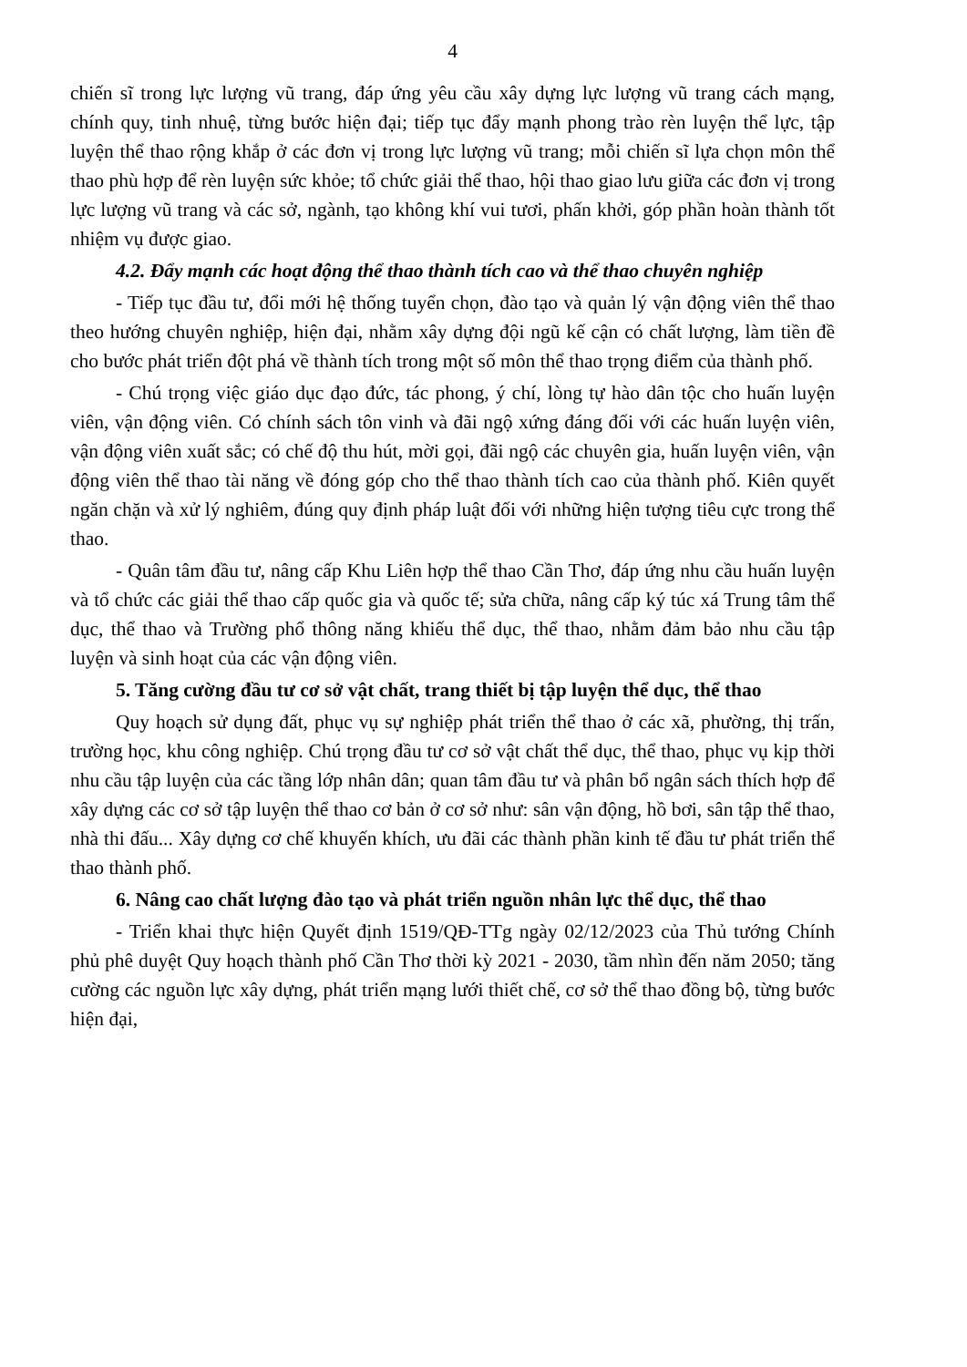4
chiến sĩ trong lực lượng vũ trang, đáp ứng yêu cầu xây dựng lực lượng vũ trang cách mạng, chính quy, tinh nhuệ, từng bước hiện đại; tiếp tục đẩy mạnh phong trào rèn luyện thể lực, tập luyện thể thao rộng khắp ở các đơn vị trong lực lượng vũ trang; mỗi chiến sĩ lựa chọn môn thể thao phù hợp để rèn luyện sức khỏe; tổ chức giải thể thao, hội thao giao lưu giữa các đơn vị trong lực lượng vũ trang và các sở, ngành, tạo không khí vui tươi, phấn khởi, góp phần hoàn thành tốt nhiệm vụ được giao.
4.2. Đẩy mạnh các hoạt động thể thao thành tích cao và thể thao chuyên nghiệp
- Tiếp tục đầu tư, đổi mới hệ thống tuyển chọn, đào tạo và quản lý vận động viên thể thao theo hướng chuyên nghiệp, hiện đại, nhằm xây dựng đội ngũ kế cận có chất lượng, làm tiền đề cho bước phát triển đột phá về thành tích trong một số môn thể thao trọng điểm của thành phố.
- Chú trọng việc giáo dục đạo đức, tác phong, ý chí, lòng tự hào dân tộc cho huấn luyện viên, vận động viên. Có chính sách tôn vinh và đãi ngộ xứng đáng đối với các huấn luyện viên, vận động viên xuất sắc; có chế độ thu hút, mời gọi, đãi ngộ các chuyên gia, huấn luyện viên, vận động viên thể thao tài năng về đóng góp cho thể thao thành tích cao của thành phố. Kiên quyết ngăn chặn và xử lý nghiêm, đúng quy định pháp luật đối với những hiện tượng tiêu cực trong thể thao.
- Quân tâm đầu tư, nâng cấp Khu Liên hợp thể thao Cần Thơ, đáp ứng nhu cầu huấn luyện và tổ chức các giải thể thao cấp quốc gia và quốc tế; sửa chữa, nâng cấp ký túc xá Trung tâm thể dục, thể thao và Trường phổ thông năng khiếu thể dục, thể thao, nhằm đảm bảo nhu cầu tập luyện và sinh hoạt của các vận động viên.
5. Tăng cường đầu tư cơ sở vật chất, trang thiết bị tập luyện thể dục, thể thao
Quy hoạch sử dụng đất, phục vụ sự nghiệp phát triển thể thao ở các xã, phường, thị trấn, trường học, khu công nghiệp. Chú trọng đầu tư cơ sở vật chất thể dục, thể thao, phục vụ kịp thời nhu cầu tập luyện của các tầng lớp nhân dân; quan tâm đầu tư và phân bổ ngân sách thích hợp để xây dựng các cơ sở tập luyện thể thao cơ bản ở cơ sở như: sân vận động, hồ bơi, sân tập thể thao, nhà thi đấu... Xây dựng cơ chế khuyến khích, ưu đãi các thành phần kinh tế đầu tư phát triển thể thao thành phố.
6. Nâng cao chất lượng đào tạo và phát triển nguồn nhân lực thể dục, thể thao
- Triển khai thực hiện Quyết định 1519/QĐ-TTg ngày 02/12/2023 của Thủ tướng Chính phủ phê duyệt Quy hoạch thành phố Cần Thơ thời kỳ 2021 - 2030, tầm nhìn đến năm 2050; tăng cường các nguồn lực xây dựng, phát triển mạng lưới thiết chế, cơ sở thể thao đồng bộ, từng bước hiện đại,